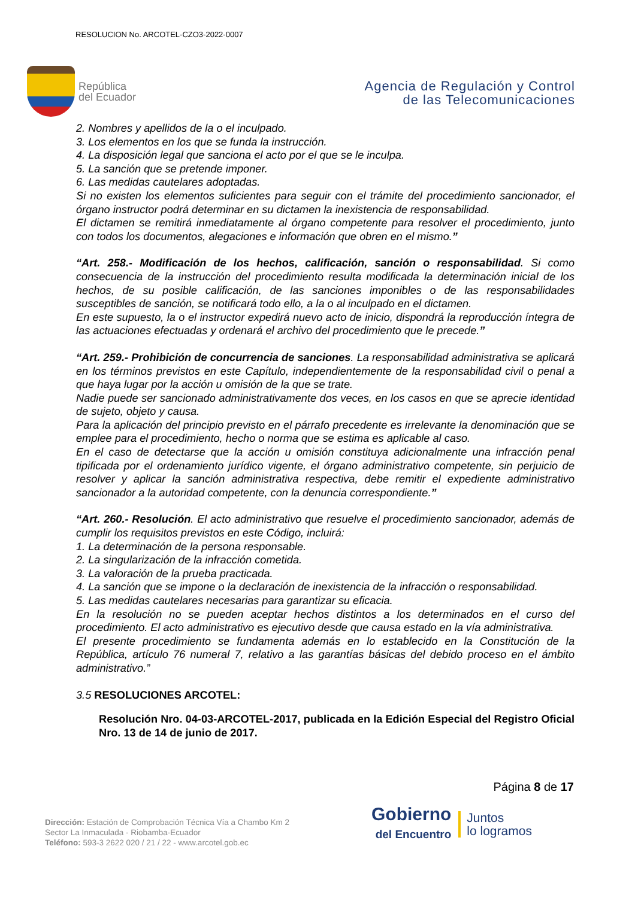RESOLUCION No. ARCOTEL-CZO3-2022-0007
República
del Ecuador
Agencia de Regulación y Control
de las Telecomunicaciones
2. Nombres y apellidos de la o el inculpado.
3. Los elementos en los que se funda la instrucción.
4. La disposición legal que sanciona el acto por el que se le inculpa.
5. La sanción que se pretende imponer.
6. Las medidas cautelares adoptadas.
Si no existen los elementos suficientes para seguir con el trámite del procedimiento sancionador, el órgano instructor podrá determinar en su dictamen la inexistencia de responsabilidad.
El dictamen se remitirá inmediatamente al órgano competente para resolver el procedimiento, junto con todos los documentos, alegaciones e información que obren en el mismo.”
“Art. 258.- Modificación de los hechos, calificación, sanción o responsabilidad. Si como consecuencia de la instrucción del procedimiento resulta modificada la determinación inicial de los hechos, de su posible calificación, de las sanciones imponibles o de las responsabilidades susceptibles de sanción, se notificará todo ello, a la o al inculpado en el dictamen.
En este supuesto, la o el instructor expedirá nuevo acto de inicio, dispondrá la reproducción íntegra de las actuaciones efectuadas y ordenará el archivo del procedimiento que le precede.”
“Art. 259.- Prohibición de concurrencia de sanciones. La responsabilidad administrativa se aplicará en los términos previstos en este Capítulo, independientemente de la responsabilidad civil o penal a que haya lugar por la acción u omisión de la que se trate.
Nadie puede ser sancionado administrativamente dos veces, en los casos en que se aprecie identidad de sujeto, objeto y causa.
Para la aplicación del principio previsto en el párrafo precedente es irrelevante la denominación que se emplee para el procedimiento, hecho o norma que se estima es aplicable al caso.
En el caso de detectarse que la acción u omisión constituya adicionalmente una infracción penal tipificada por el ordenamiento jurídico vigente, el órgano administrativo competente, sin perjuicio de resolver y aplicar la sanción administrativa respectiva, debe remitir el expediente administrativo sancionador a la autoridad competente, con la denuncia correspondiente.”
“Art. 260.- Resolución. El acto administrativo que resuelve el procedimiento sancionador, además de cumplir los requisitos previstos en este Código, incluirá:
1. La determinación de la persona responsable.
2. La singularización de la infracción cometida.
3. La valoración de la prueba practicada.
4. La sanción que se impone o la declaración de inexistencia de la infracción o responsabilidad.
5. Las medidas cautelares necesarias para garantizar su eficacia.
En la resolución no se pueden aceptar hechos distintos a los determinados en el curso del procedimiento. El acto administrativo es ejecutivo desde que causa estado en la vía administrativa.
El presente procedimiento se fundamenta además en lo establecido en la Constitución de la República, artículo 76 numeral 7, relativo a las garantías básicas del debido proceso en el ámbito administrativo.”
3.5 RESOLUCIONES ARCOTEL:
Resolución Nro. 04-03-ARCOTEL-2017, publicada en la Edición Especial del Registro Oficial Nro. 13 de 14 de junio de 2017.
Página 8 de 17
Dirección: Estación de Comprobación Técnica Vía a Chambo Km 2
Sector La Inmaculada - Riobamba-Ecuador
Teléfono: 593-3 2622 020 / 21 / 22 - www.arcotel.gob.ec
Gobierno
del Encuentro
Juntos
lo logramos